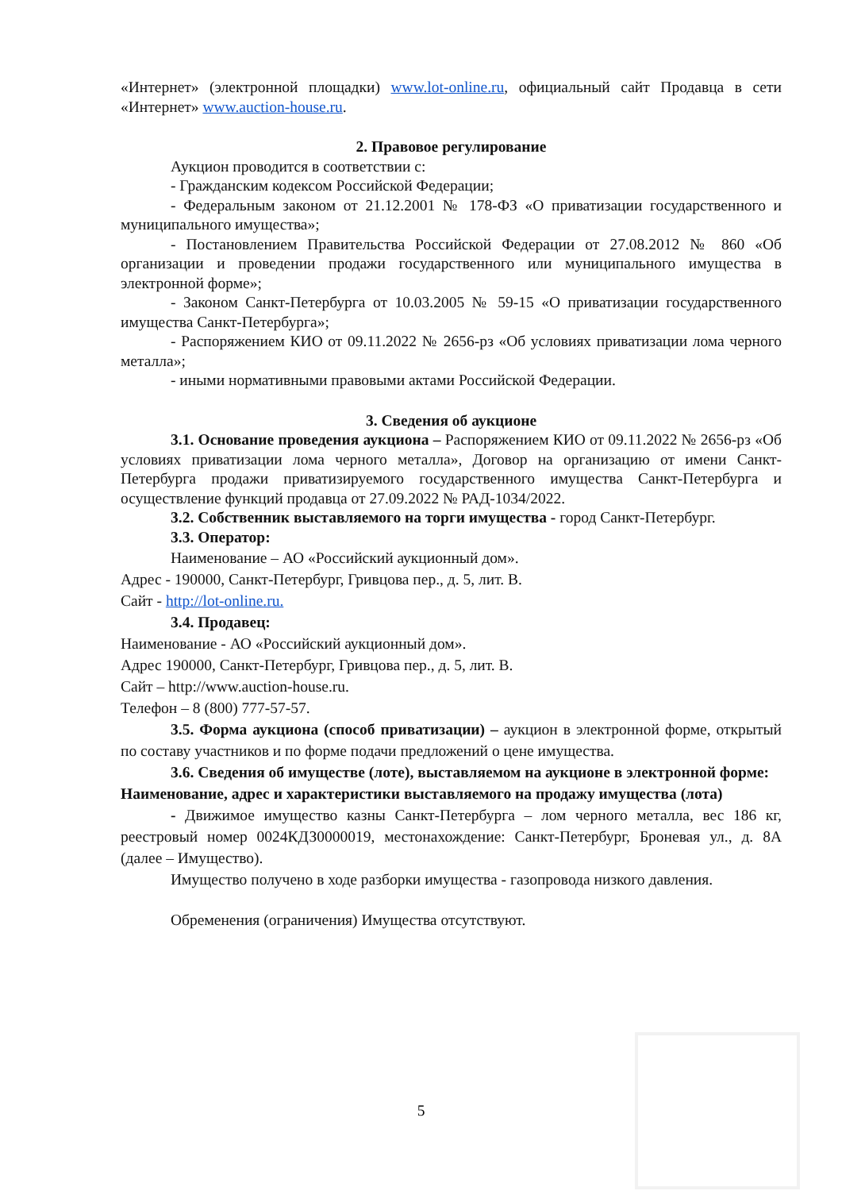«Интернет» (электронной площадки) www.lot-online.ru, официальный сайт Продавца в сети «Интернет» www.auction-house.ru.
2. Правовое регулирование
Аукцион проводится в соответствии с:
- Гражданским кодексом Российской Федерации;
- Федеральным законом от 21.12.2001 № 178-ФЗ «О приватизации государственного и муниципального имущества»;
- Постановлением Правительства Российской Федерации от 27.08.2012 № 860 «Об организации и проведении продажи государственного или муниципального имущества в электронной форме»;
- Законом Санкт-Петербурга от 10.03.2005 № 59-15 «О приватизации государственного имущества Санкт-Петербурга»;
- Распоряжением КИО от 09.11.2022 № 2656-рз «Об условиях приватизации лома черного металла»;
- иными нормативными правовыми актами Российской Федерации.
3. Сведения об аукционе
3.1. Основание проведения аукциона – Распоряжением КИО от 09.11.2022 № 2656-рз «Об условиях приватизации лома черного металла», Договор на организацию от имени Санкт-Петербурга продажи приватизируемого государственного имущества Санкт-Петербурга и осуществление функций продавца от 27.09.2022 № РАД-1034/2022.
3.2. Собственник выставляемого на торги имущества - город Санкт-Петербург.
3.3. Оператор:
Наименование – АО «Российский аукционный дом».
Адрес - 190000, Санкт-Петербург, Гривцова пер., д. 5, лит. В.
Сайт - http://lot-online.ru.
3.4. Продавец:
Наименование - АО «Российский аукционный дом».
Адрес 190000, Санкт-Петербург, Гривцова пер., д. 5, лит. В.
Сайт – http://www.auction-house.ru.
Телефон – 8 (800) 777-57-57.
3.5. Форма аукциона (способ приватизации) – аукцион в электронной форме, открытый по составу участников и по форме подачи предложений о цене имущества.
3.6. Сведения об имуществе (лоте), выставляемом на аукционе в электронной форме:
Наименование, адрес и характеристики выставляемого на продажу имущества (лота)
- Движимое имущество казны Санкт-Петербурга – лом черного металла, вес 186 кг, реестровый номер 0024КДЗ0000019, местонахождение: Санкт-Петербург, Броневая ул., д. 8А (далее – Имущество).
Имущество получено в ходе разборки имущества - газопровода низкого давления.
Обременения (ограничения) Имущества отсутствуют.
5